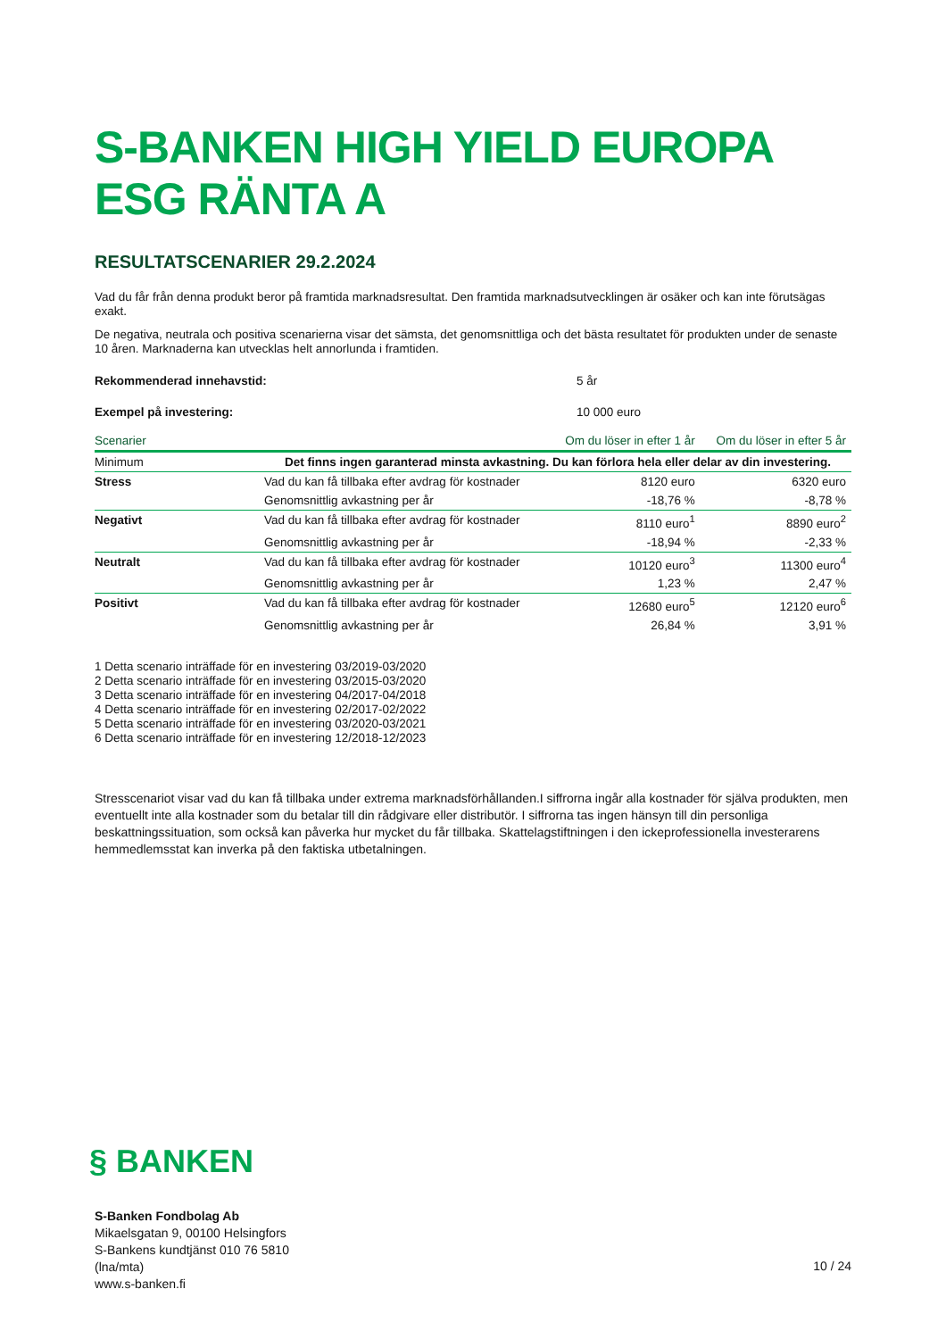S-BANKEN HIGH YIELD EUROPA ESG RÄNTA A
RESULTATSCENARIER 29.2.2024
Vad du får från denna produkt beror på framtida marknadsresultat. Den framtida marknadsutvecklingen är osäker och kan inte förutsägas exakt.
De negativa, neutrala och positiva scenarierna visar det sämsta, det genomsnittliga och det bästa resultatet för produkten under de senaste 10 åren. Marknaderna kan utvecklas helt annorlunda i framtiden.
Rekommenderad innehavstid: 5 år
Exempel på investering: 10 000 euro
| Scenarier | | Om du löser in efter 1 år | Om du löser in efter 5 år |
| --- | --- | --- | --- |
| Minimum | Det finns ingen garanterad minsta avkastning. Du kan förlora hela eller delar av din investering. | | |
| Stress | Vad du kan få tillbaka efter avdrag för kostnader | 8120 euro | 6320 euro |
| | Genomsnittlig avkastning per år | -18,76 % | -8,78 % |
| Negativt | Vad du kan få tillbaka efter avdrag för kostnader | 8110 euro<sup>1</sup> | 8890 euro<sup>2</sup> |
| | Genomsnittlig avkastning per år | -18,94 % | -2,33 % |
| Neutralt | Vad du kan få tillbaka efter avdrag för kostnader | 10120 euro<sup>3</sup> | 11300 euro<sup>4</sup> |
| | Genomsnittlig avkastning per år | 1,23 % | 2,47 % |
| Positivt | Vad du kan få tillbaka efter avdrag för kostnader | 12680 euro<sup>5</sup> | 12120 euro<sup>6</sup> |
| | Genomsnittlig avkastning per år | 26,84 % | 3,91 % |
1 Detta scenario inträffade för en investering 03/2019-03/2020
2 Detta scenario inträffade för en investering 03/2015-03/2020
3 Detta scenario inträffade för en investering 04/2017-04/2018
4 Detta scenario inträffade för en investering 02/2017-02/2022
5 Detta scenario inträffade för en investering 03/2020-03/2021
6 Detta scenario inträffade för en investering 12/2018-12/2023
Stresscenariot visar vad du kan få tillbaka under extrema marknadsförhållanden.I siffrorna ingår alla kostnader för själva produkten, men eventuellt inte alla kostnader som du betalar till din rådgivare eller distributör. I siffrorna tas ingen hänsyn till din personliga beskattningssituation, som också kan påverka hur mycket du får tillbaka. Skattelagstiftningen i den ickeprofessionella investerarens hemmedlemsstat kan inverka på den faktiska utbetalningen.
§ BANKEN
S-Banken Fondbolag Ab
Mikaelsgatan 9, 00100 Helsingfors
S-Bankens kundtjänst 010 76 5810
(lna/mta)
www.s-banken.fi
10 / 24